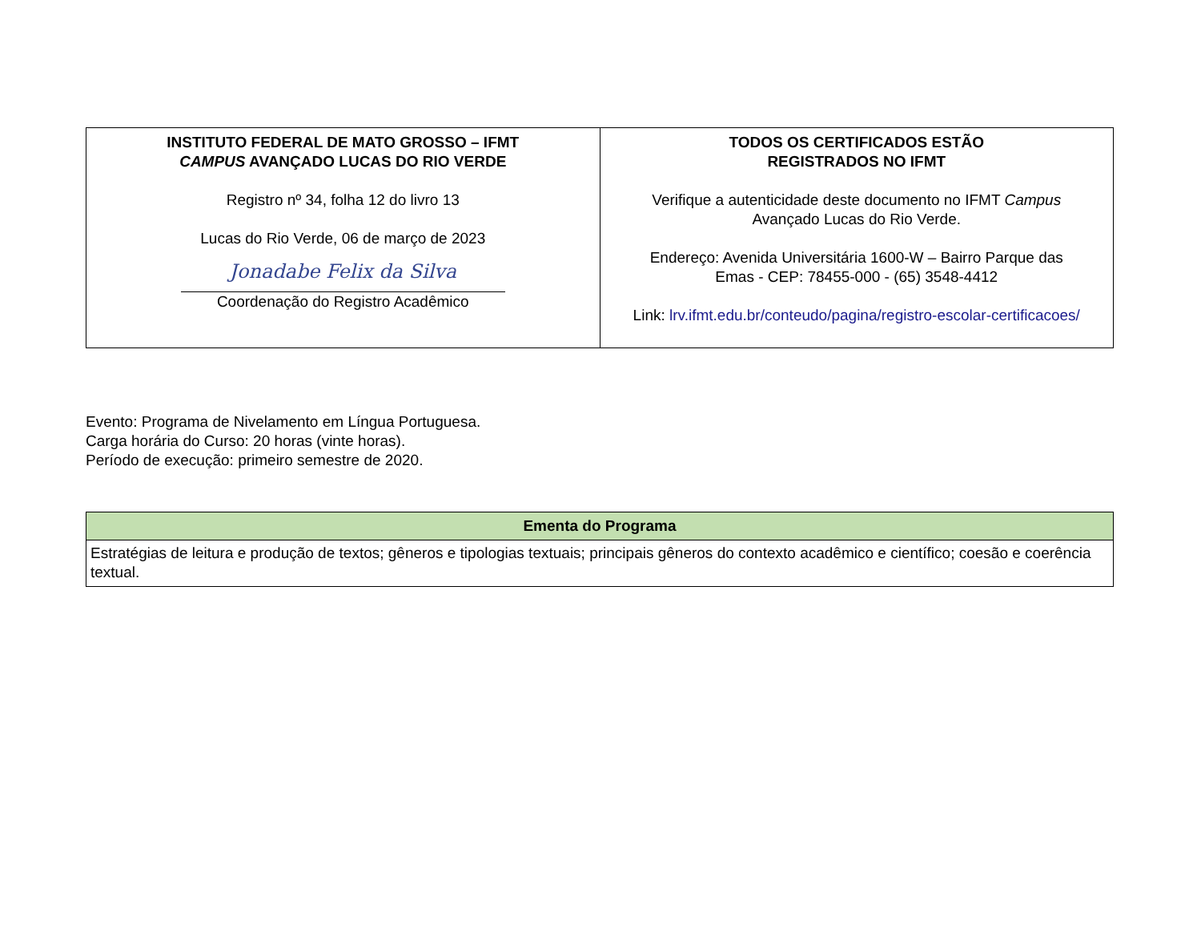| INSTITUTO FEDERAL DE MATO GROSSO – IFMT CAMPUS AVANÇADO LUCAS DO RIO VERDE Registro nº 34, folha 12 do livro 13 Lucas do Rio Verde, 06 de março de 2023 Jonadabe Felix da Silva Coordenação do Registro Acadêmico | TODOS OS CERTIFICADOS ESTÃO REGISTRADOS NO IFMT Verifique a autenticidade deste documento no IFMT Campus Avançado Lucas do Rio Verde. Endereço: Avenida Universitária 1600-W – Bairro Parque das Emas - CEP: 78455-000 - (65) 3548-4412 Link: lrv.ifmt.edu.br/conteudo/pagina/registro-escolar-certificacoes/ |
Evento: Programa de Nivelamento em Língua Portuguesa.
Carga horária do Curso: 20 horas (vinte horas).
Período de execução: primeiro semestre de 2020.
| Ementa do Programa |
| --- |
| Estratégias de leitura e produção de textos; gêneros e tipologias textuais; principais gêneros do contexto acadêmico e científico; coesão e coerência textual. |